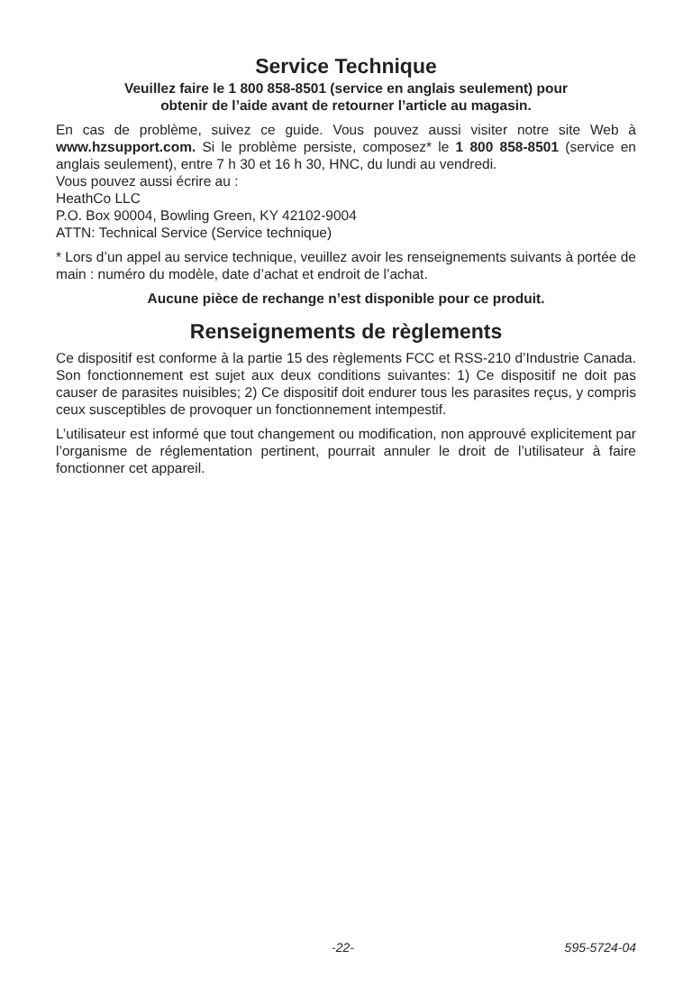Service Technique
Veuillez faire le 1 800 858-8501 (service en anglais seulement) pour
obtenir de l’aide avant de retourner l’article au magasin.
En cas de problème, suivez ce guide. Vous pouvez aussi visiter notre site Web à www.hzsupport.com. Si le problème persiste, composez* le 1 800 858-8501 (service en anglais seulement), entre 7 h 30 et 16 h 30, HNC, du lundi au vendredi.
Vous pouvez aussi écrire au :
HeathCo LLC
P.O. Box 90004, Bowling Green, KY 42102-9004
ATTN: Technical Service (Service technique)
* Lors d’un appel au service technique, veuillez avoir les renseignements suivants à portée de main : numéro du modèle, date d’achat et endroit de l’achat.
Aucune pièce de rechange n’est disponible pour ce produit.
Renseignements de règlements
Ce dispositif est conforme à la partie 15 des règlements FCC et RSS-210 d’Industrie Canada. Son fonctionnement est sujet aux deux conditions suivantes: 1) Ce dispositif ne doit pas causer de parasites nuisibles; 2) Ce dispositif doit endurer tous les parasites reçus, y compris ceux susceptibles de provoquer un fonctionnement intempestif.
L’utilisateur est informé que tout changement ou modification, non approuvé explicitement par l’organisme de réglementation pertinent, pourrait annuler le droit de l’utilisateur à faire fonctionner cet appareil.
-22- 595-5724-04